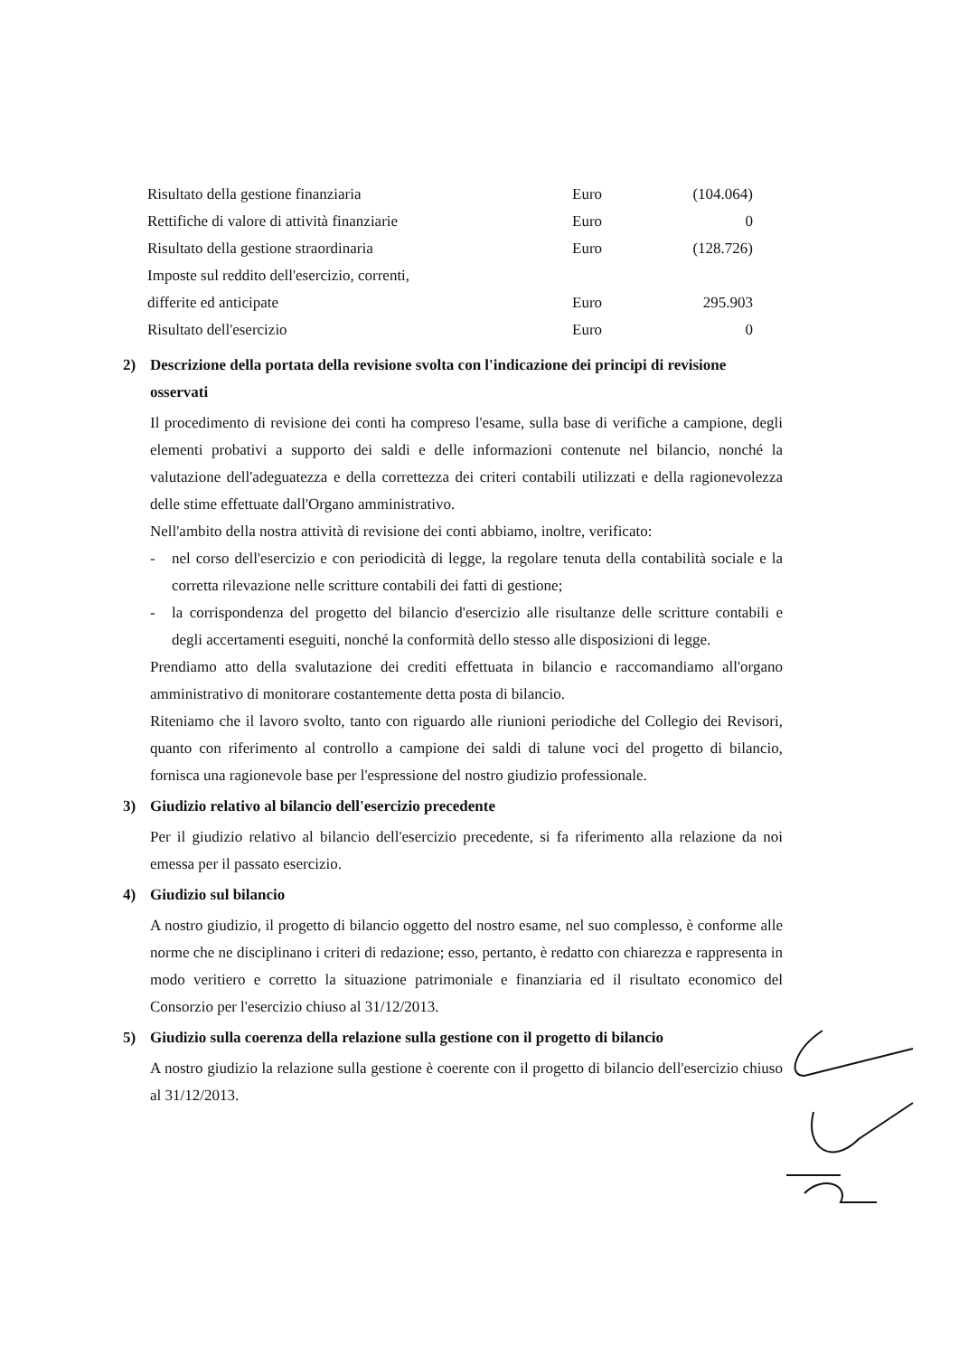| Risultato della gestione finanziaria | Euro | (104.064) |
| Rettifiche di valore di attività finanziarie | Euro | 0 |
| Risultato della gestione straordinaria | Euro | (128.726) |
| Imposte sul reddito dell'esercizio, correnti, | | |
| differite ed anticipate | Euro | 295.903 |
| Risultato dell'esercizio | Euro | 0 |
2) Descrizione della portata della revisione svolta con l'indicazione dei principi di revisione osservati
Il procedimento di revisione dei conti ha compreso l'esame, sulla base di verifiche a campione, degli elementi probativi a supporto dei saldi e delle informazioni contenute nel bilancio, nonché la valutazione dell'adeguatezza e della correttezza dei criteri contabili utilizzati e della ragionevolezza delle stime effettuate dall'Organo amministrativo.
Nell'ambito della nostra attività di revisione dei conti abbiamo, inoltre, verificato:
- nel corso dell'esercizio e con periodicità di legge, la regolare tenuta della contabilità sociale e la corretta rilevazione nelle scritture contabili dei fatti di gestione;
- la corrispondenza del progetto del bilancio d'esercizio alle risultanze delle scritture contabili e degli accertamenti eseguiti, nonché la conformità dello stesso alle disposizioni di legge.
Prendiamo atto della svalutazione dei crediti effettuata in bilancio e raccomandiamo all'organo amministrativo di monitorare costantemente detta posta di bilancio.
Riteniamo che il lavoro svolto, tanto con riguardo alle riunioni periodiche del Collegio dei Revisori, quanto con riferimento al controllo a campione dei saldi di talune voci del progetto di bilancio, fornisca una ragionevole base per l'espressione del nostro giudizio professionale.
3) Giudizio relativo al bilancio dell'esercizio precedente
Per il giudizio relativo al bilancio dell'esercizio precedente, si fa riferimento alla relazione da noi emessa per il passato esercizio.
4) Giudizio sul bilancio
A nostro giudizio, il progetto di bilancio oggetto del nostro esame, nel suo complesso, è conforme alle norme che ne disciplinano i criteri di redazione; esso, pertanto, è redatto con chiarezza e rappresenta in modo veritiero e corretto la situazione patrimoniale e finanziaria ed il risultato economico del Consorzio per l'esercizio chiuso al 31/12/2013.
5) Giudizio sulla coerenza della relazione sulla gestione con il progetto di bilancio
A nostro giudizio la relazione sulla gestione è coerente con il progetto di bilancio dell'esercizio chiuso al 31/12/2013.